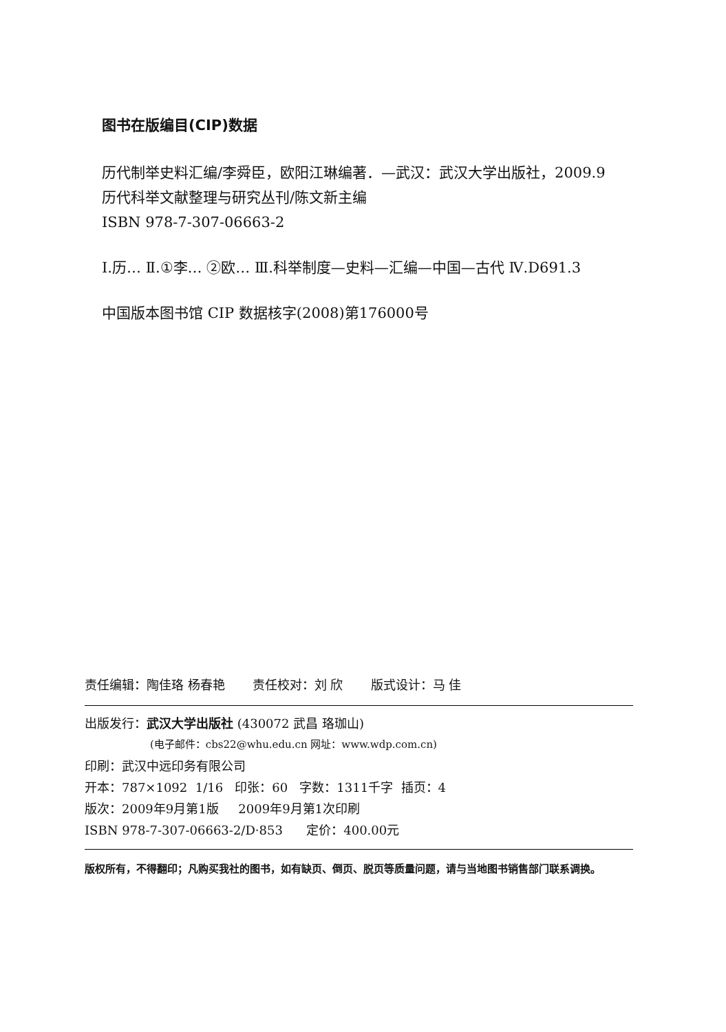图书在版编目(CIP)数据
历代制举史料汇编/李舜臣，欧阳江琳编著．—武汉：武汉大学出版社，2009.9
历代科举文献整理与研究丛刊/陈文新主编
ISBN 978-7-307-06663-2
Ⅰ.历… Ⅱ.①李… ②欧… Ⅲ.科举制度—史料—汇编—中国—古代 Ⅳ.D691.3
中国版本图书馆 CIP 数据核字(2008)第176000号
责任编辑：陶佳珞 杨春艳 责任校对：刘 欣 版式设计：马 佳
出版发行：武汉大学出版社 (430072 武昌 珞珈山)
(电子邮件：cbs22@whu.edu.cn 网址：www.wdp.com.cn)
印刷：武汉中远印务有限公司
开本：787×1092 1/16 印张：60 字数：1311千字 插页：4
版次：2009年9月第1版 2009年9月第1次印刷
ISBN 978-7-307-06663-2/D·853 定价：400.00元
版权所有，不得翻印；凡购买我社的图书，如有缺页、倒页、脱页等质量问题，请与当地图书销售部门联系调换。